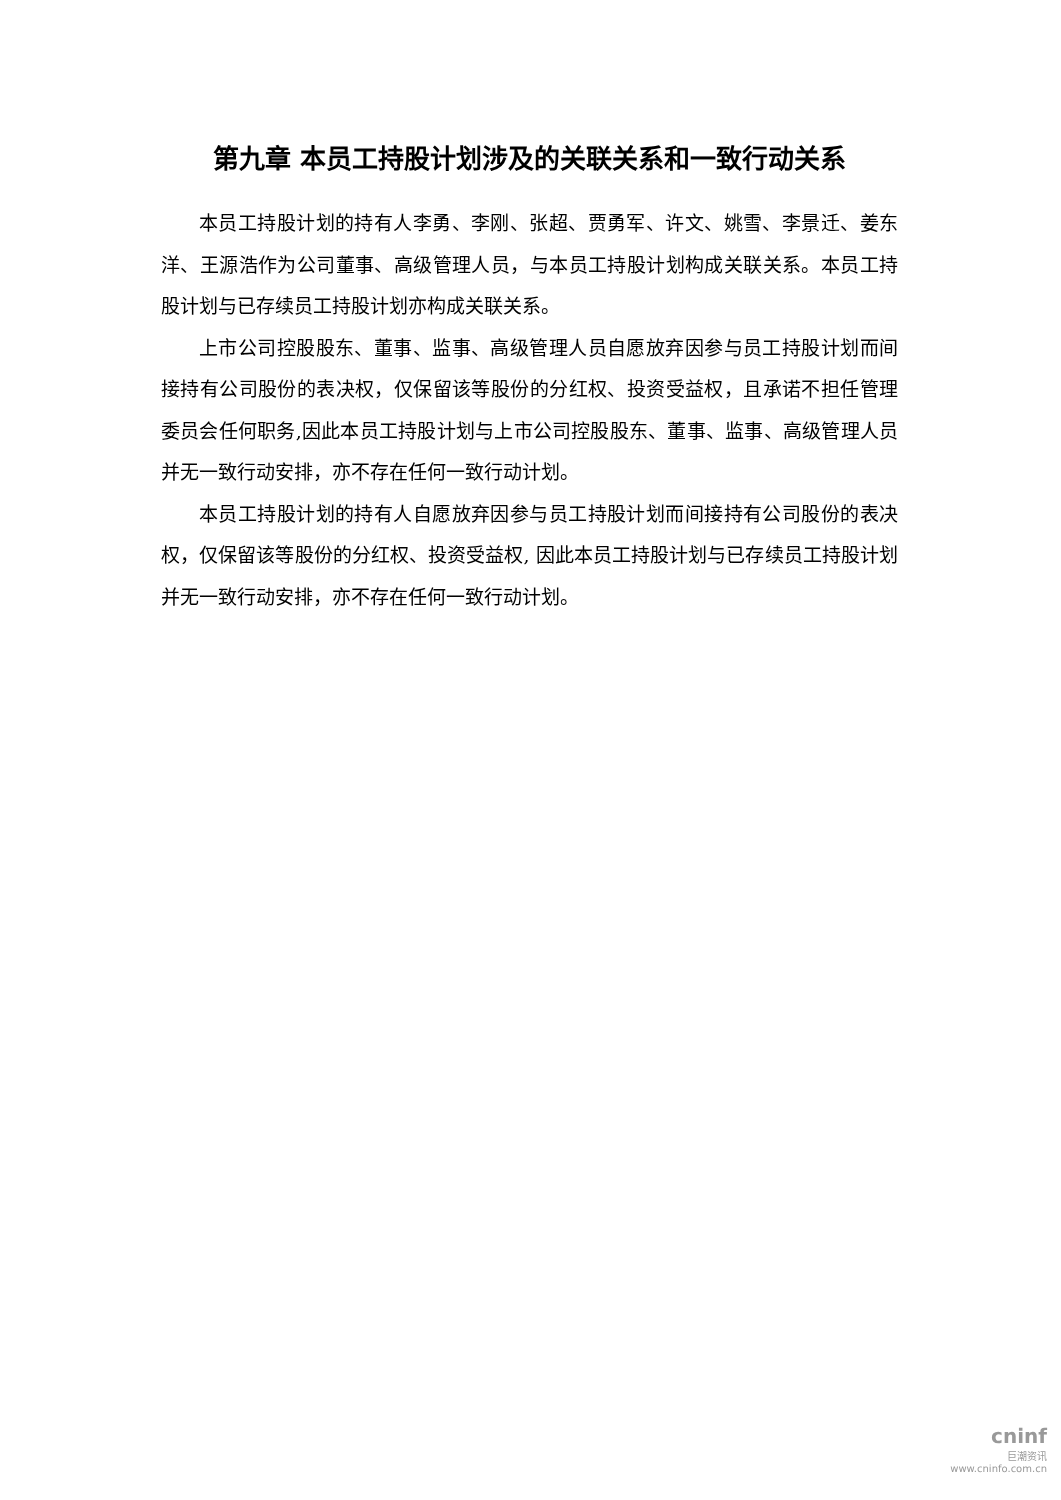第九章 本员工持股计划涉及的关联关系和一致行动关系
本员工持股计划的持有人李勇、李刚、张超、贾勇军、许文、姚雪、李景迁、姜东洋、王源浩作为公司董事、高级管理人员，与本员工持股计划构成关联关系。本员工持股计划与已存续员工持股计划亦构成关联关系。
上市公司控股股东、董事、监事、高级管理人员自愿放弃因参与员工持股计划而间接持有公司股份的表决权，仅保留该等股份的分红权、投资受益权，且承诺不担任管理委员会任何职务,因此本员工持股计划与上市公司控股股东、董事、监事、高级管理人员并无一致行动安排，亦不存在任何一致行动计划。
本员工持股计划的持有人自愿放弃因参与员工持股计划而间接持有公司股份的表决权，仅保留该等股份的分红权、投资受益权, 因此本员工持股计划与已存续员工持股计划并无一致行动安排，亦不存在任何一致行动计划。
cninf
巨潮资讯
www.cninfo.com.cn